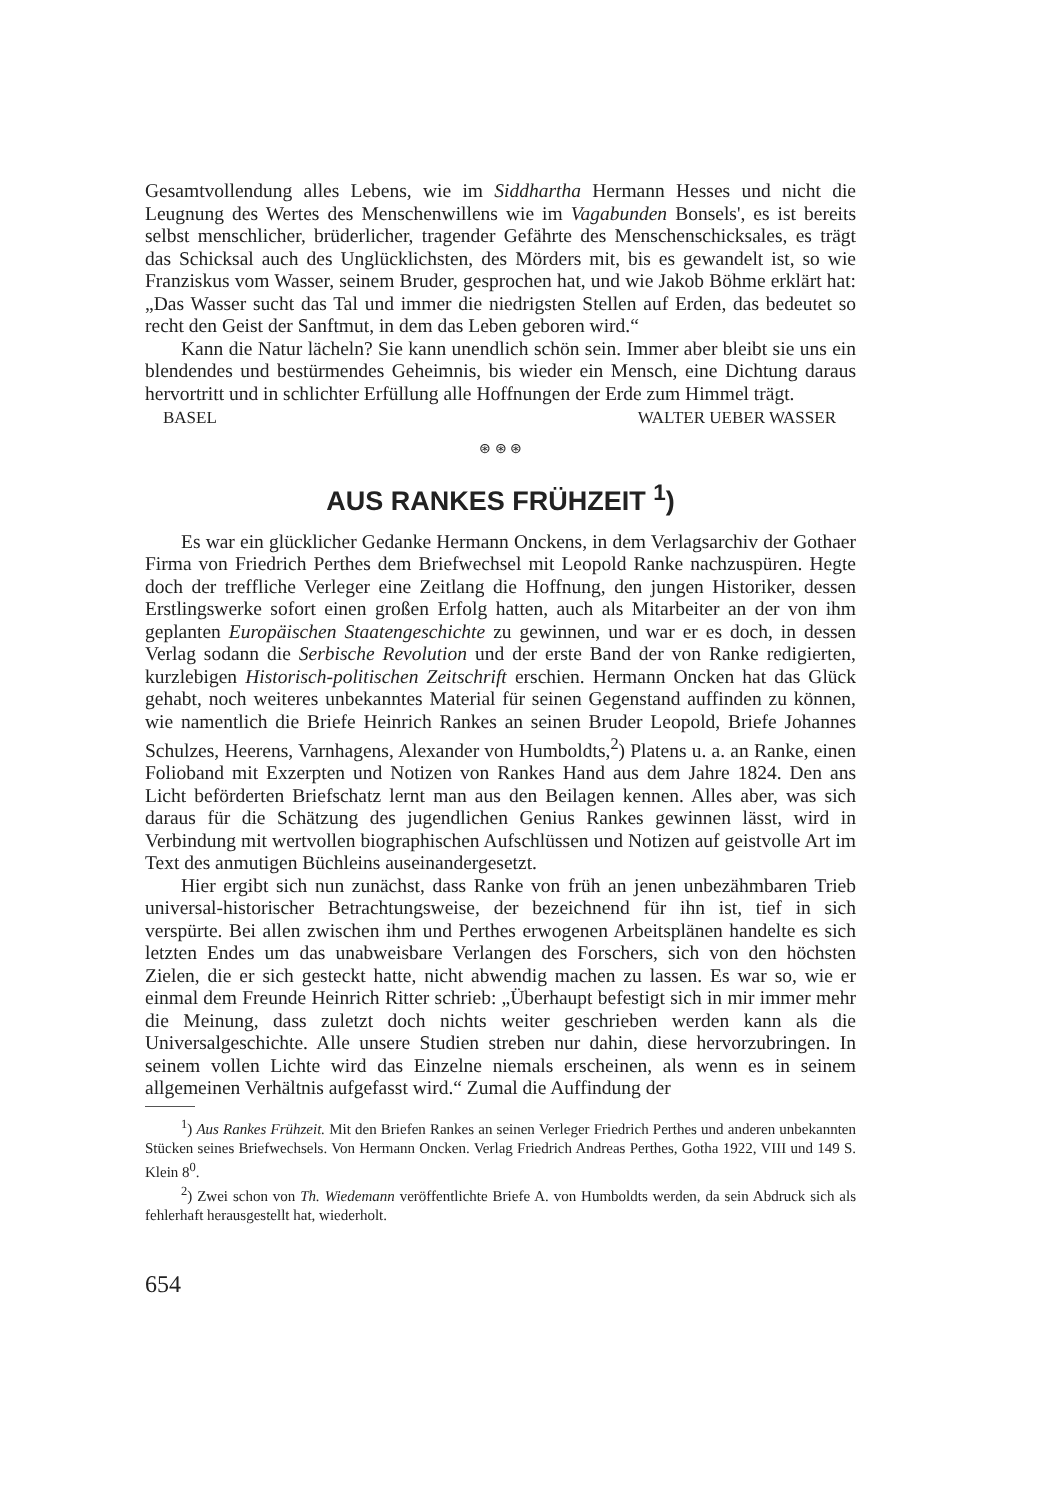Gesamtvollendung alles Lebens, wie im Siddhartha Hermann Hesses und nicht die Leugnung des Wertes des Menschenwillens wie im Vagabunden Bonsels', es ist bereits selbst menschlicher, brüderlicher, tragender Gefährte des Menschenschicksales, es trägt das Schicksal auch des Unglücklichsten, des Mörders mit, bis es gewandelt ist, so wie Franziskus vom Wasser, seinem Bruder, gesprochen hat, und wie Jakob Böhme erklärt hat: „Das Wasser sucht das Tal und immer die niedrigsten Stellen auf Erden, das bedeutet so recht den Geist der Sanftmut, in dem das Leben geboren wird.“
Kann die Natur lächeln? Sie kann unendlich schön sein. Immer aber bleibt sie uns ein blendendes und bestürmendes Geheimnis, bis wieder ein Mensch, eine Dichtung daraus hervortritt und in schlichter Erfüllung alle Hoffnungen der Erde zum Himmel trägt.
BASEL WALTER UEBER WASSER
⊛ ⊛ ⊛
AUS RANKES FRÜHZEIT <sup>1</sup>)
Es war ein glücklicher Gedanke Hermann Onckens, in dem Verlagsarchiv der Gothaer Firma von Friedrich Perthes dem Briefwechsel mit Leopold Ranke nachzuspüren. Hegte doch der treffliche Verleger eine Zeitlang die Hoffnung, den jungen Historiker, dessen Erstlingswerke sofort einen großen Erfolg hatten, auch als Mitarbeiter an der von ihm geplanten Europäischen Staatengeschichte zu gewinnen, und war er es doch, in dessen Verlag sodann die Serbische Revolution und der erste Band der von Ranke redigierten, kurzlebigen Historisch-politischen Zeitschrift erschien. Hermann Oncken hat das Glück gehabt, noch weiteres unbekanntes Material für seinen Gegenstand auffinden zu können, wie namentlich die Briefe Heinrich Rankes an seinen Bruder Leopold, Briefe Johannes Schulzes, Heerens, Varnhagens, Alexander von Humboldts,<sup>2</sup>) Platens u. a. an Ranke, einen Folioband mit Exzerpten und Notizen von Rankes Hand aus dem Jahre 1824. Den ans Licht beförderten Briefschatz lernt man aus den Beilagen kennen. Alles aber, was sich daraus für die Schätzung des jugendlichen Genius Rankes gewinnen lässt, wird in Verbindung mit wertvollen biographischen Aufschlüssen und Notizen auf geistvolle Art im Text des anmutigen Büchleins auseinandergesetzt.
Hier ergibt sich nun zunächst, dass Ranke von früh an jenen unbezähmbaren Trieb universal-historischer Betrachtungsweise, der bezeichnend für ihn ist, tief in sich verspürte. Bei allen zwischen ihm und Perthes erwogenen Arbeitsplänen handelte es sich letzten Endes um das unabweisbare Verlangen des Forschers, sich von den höchsten Zielen, die er sich gesteckt hatte, nicht abwendig machen zu lassen. Es war so, wie er einmal dem Freunde Heinrich Ritter schrieb: „Überhaupt befestigt sich in mir immer mehr die Meinung, dass zuletzt doch nichts weiter geschrieben werden kann als die Universalgeschichte. Alle unsere Studien streben nur dahin, diese hervorzubringen. In seinem vollen Lichte wird das Einzelne niemals erscheinen, als wenn es in seinem allgemeinen Verhältnis aufgefasst wird.“ Zumal die Auffindung der
<sup>1</sup>) Aus Rankes Frühzeit. Mit den Briefen Rankes an seinen Verleger Friedrich Perthes und anderen unbekannten Stücken seines Briefwechsels. Von Hermann Oncken. Verlag Friedrich Andreas Perthes, Gotha 1922, VIII und 149 S. Klein 8<sup>0</sup>.
<sup>2</sup>) Zwei schon von Th. Wiedemann veröffentlichte Briefe A. von Humboldts werden, da sein Abdruck sich als fehlerhaft herausgestellt hat, wiederholt.
654